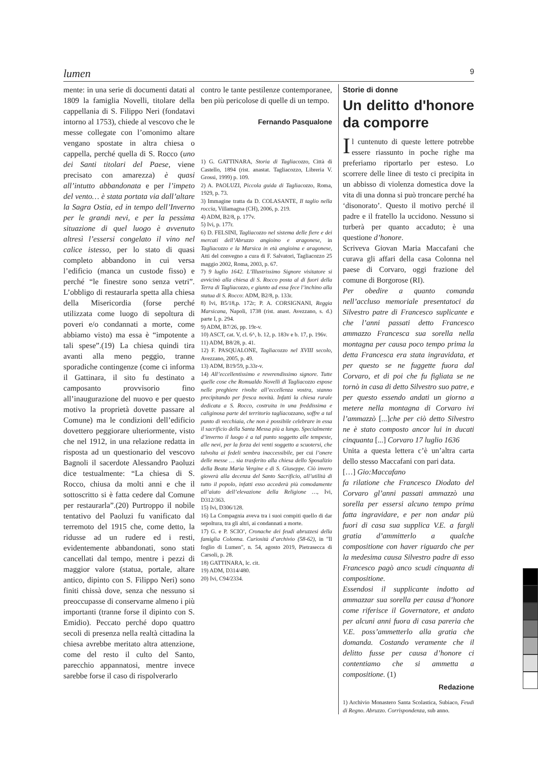lumen 9
mente: in una serie di documenti datati al 1809 la famiglia Novelli, titolare della cappellania di S. Filippo Neri (fondatavi intorno al 1753), chiede al vescovo che le messe collegate con l’omonimo altare vengano spostate in altra chiesa o cappella, perché quella di S. Rocco (uno dei Santi titolari del Paese, viene precisato con amarezza) è quasi all’intutto abbandonata e per l’impeto del vento… è stata portata via dall’altare la Sagra Ostia, ed in tempo dell’Inverno per le grandi nevi, e per la pessima situazione di quel luogo è avvenuto altresì l’essersi congelato il vino nel calice istesso, per lo stato di quasi completo abbandono in cui versa l’edificio (manca un custode fisso) e perché “le finestre sono senza vetri”. L’obbligo di restaurarla spetta alla chiesa della Misericordia (forse perché utilizzata come luogo di sepoltura di poveri e/o condannati a morte, come abbiamo visto) ma essa è “impotente a tali spese”.(19) La chiesa quindi tira avanti alla meno peggio, tranne sporadiche contingenze (come ci informa il Gattinara, il sito fu destinato a camposanto provvisorio fino all’inaugurazione del nuovo e per questo motivo la proprietà dovette passare al Comune) ma le condizioni dell’edificio dovettero peggiorare ulteriormente, visto che nel 1912, in una relazione redatta in risposta ad un questionario del vescovo Bagnoli il sacerdote Alessandro Paoluzi dice testualmente: “La chiesa di S. Rocco, chiusa da molti anni e che il sottoscritto si è fatta cedere dal Comune per restaurarla”.(20) Purtroppo il nobile tentativo del Paoluzi fu vanificato dal terremoto del 1915 che, come detto, la ridusse ad un rudere ed i resti, evidentemente abbandonati, sono stati cancellati dal tempo, mentre i pezzi di maggior valore (statua, portale, altare antico, dipinto con S. Filippo Neri) sono finiti chissà dove, senza che nessuno si preoccupasse di conservarne almeno i più importanti (tranne forse il dipinto con S. Emidio). Peccato perché dopo quattro secoli di presenza nella realtà cittadina la chiesa avrebbe meritato altra attenzione, come del resto il culto del Santo, parecchio appannatosi, mentre invece sarebbe forse il caso di rispolverarlo
contro le tante pestilenze contemporanee, ben più pericolose di quelle di un tempo.
Fernando Pasqualone
1) G. GATTINARA, Storia di Tagliacozzo, Città di Castello, 1894 (rist. anastat. Tagliacozzo, Libreria V. Grossi, 1999) p. 109.
2) A. PAOLUZI, Piccola guida di Tagliacozzo, Roma, 1929, p. 73.
3) Immagine tratta da D. COLASANTE, Il taglio nella roccia, Villamagna (CH), 2006, p. 219.
4) ADM, B2/8, p. 177v.
5) Ivi, p. 177r.
6) D. FELSINI, Tagliacozzo nel sistema delle fiere e dei mercati dell’Abruzzo angioino e aragonese, in Tagliacozzo e la Marsica in età angioina e aragonese, Atti del convegno a cura di F. Salvatori, Tagliacozzo 25 maggio 2002, Roma, 2003, p. 67.
7) 9 luglio 1642. L’Illustrissimo Signore visitatore si avvicinò alla chiesa di S. Rocco posta al di fuori della Terra di Tagliacozzo, e giunto ad essa fece l’inchino alla statua di S. Rocco: ADM, B2/8, p. 133r.
8) Ivi, B5/18,p. 172r; P. A. CORSIGNANI, Reggia Marsicana, Napoli, 1738 (rist. anast. Avezzano, s. d.) parte I, p. 294.
9) ADM, B7/26, pp. 19r-v.
10) ASCT, cat. V, cl. 6^, b. 12, p. 183v e b. 17, p. 196v.
11) ADM, B8/28, p. 41.
12) F. PASQUALONE, Tagliacozzo nel XVIII secolo, Avezzano, 2005, p. 49.
13) ADM, B19/59, p.33r-v.
14) All’eccellentissimo e reverendissimo signore. Tutte quelle cose che Romualdo Novelli di Tagliacozzo espose nelle preghiere rivolte all’eccellenza vostra, stanno precipitando per fresca novità. Infatti la chiesa rurale dedicata a S. Rocco, costruita in una freddissima e caliginosa parte del territorio tagliacozzano, soffre a tal punto di vecchiaia, che non è possibile celebrare in essa il sacrificio della Santa Messa più a lungo. Specialmente d’inverno il luogo è a tal punto soggetto alle tempeste, alle nevi, per la forza dei venti soggetto a scuotersi, che talvolta ai fedeli sembra inaccessibile, per cui l’onere delle messe … sia trasferito alla chiesa dello Sposalizio della Beata Maria Vergine e di S. Giuseppe. Ciò invero gioverà alla decenza del Santo Sacrificio, all’utilità di tutto il popolo, infatti esso accederà più comodamente all’aiuto dell’elevazione della Religione …, Ivi, D312/363.
15) Ivi, D306/128.
16) La Compagnia aveva tra i suoi compiti quello di dar sepoltura, tra gli altri, ai condannati a morte.
17) G. e P. SCIO’, Cronache dei feudi abruzzesi della famiglia Colonna. Curiosità d’archivio (58-62), in "Il foglio di Lumen", n. 54, agosto 2019, Pietrasecca di Carsoli, p. 28.
18) GATTINARA, lc. cit.
19) ADM, D314/480.
20) Ivi, C94/2334.
Storie di donne
Un delitto d'honore da comporre
Il cuntenuto di queste lettere potrebbe essere riassunto in poche righe ma preferiamo riportarlo per esteso. Lo scorrere delle linee di testo ci precipita in un abbisso di violenza domestica dove la vita di una donna si può troncare perché ha ‘disonorato’. Questo il motivo perché il padre e il fratello la uccidono. Nessuno si turberà per quanto accaduto; è una questione d’honore.
Scriveva Giovan Maria Maccafani che curava gli affari della casa Colonna nel paese di Corvaro, oggi frazione del comune di Borgorose (RI).
Per obedire a quanto comanda nell’accluso memoriale presentatoci da Silvestro patre di Francesco suplicante e che l’anni passati detto Francesco ammazzo Francesca sua sorella nella montagna per causa poco tempo prima la detta Francesca era stata ingravidata, et per questo se ne fuggette fuora dal Corvaro, et di poi che fu figliata se ne tornò in casa di detto Silvestro suo patre, e per questo essendo andati un giorno a metere nella montagna di Corvaro ivi l’ammazzò [...]che per ciò detto Silvestro ne è stato composto ancor lui in ducati cinquanta [...] Corvaro 17 luglio 1636
Unita a questa lettera c’è un’altra carta dello stesso Maccafani con pari data.
[…] Gio:Maccafano
fa rilatione che Francesco Diodato del Corvaro gl’anni passati ammazzò una sorella per essersi alcuno tempo prima fatta ingravidare, e per non andar più fuori di casa sua supplica V.E. a fargli gratia d’ammitterlo a qualche compositione con haver riguardo che per la medesima causa Silvestro padre di esso Francesco pagò anco scudi cinquanta di compositione.
Essendosi il supplicante indotto ad ammazzar sua sorella per causa d’honore come riferisce il Governatore, et andato per alcuni anni fuora di casa pareria che V.E. poss’ammetterlo alla gratia che domanda. Costando veramente che il delitto fusse per causa d’honore ci contentiamo che si ammetta a compositione. (1)
Redazione
1) Archivio Monastero Santa Scolastica, Subiaco, Feudi di Regno. Abruzzo. Corrispondenza, sub anno.